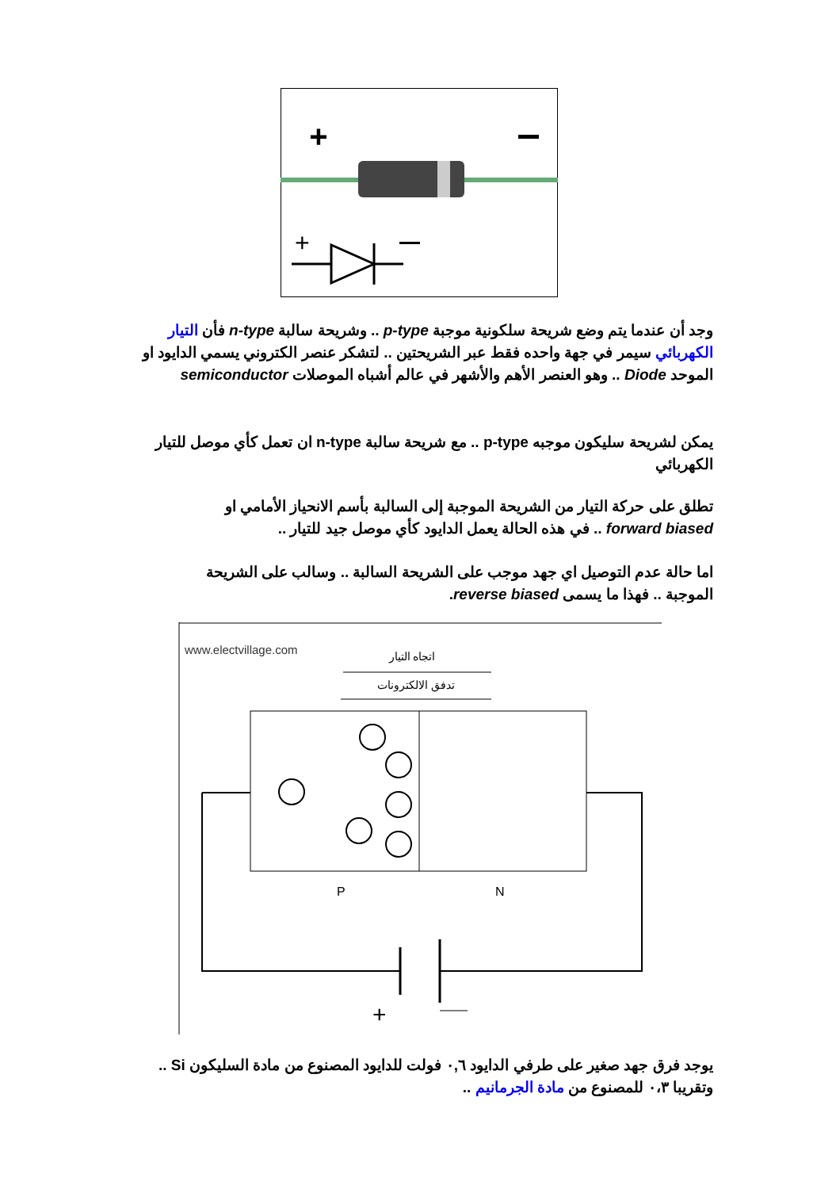+
+
وجد أن عندما يتم وضع شريحة سلكونية موجبة p-type .. وشريحة سالبة n-type فأن التيار الكهربائي سيمر في جهة واحده فقط عبر الشريحتين .. لتشكر عنصر الكتروني يسمي الدايود او الموحد Diode .. وهو العنصر الأهم والأشهر في عالم أشباه الموصلات semiconductor
يمكن لشريحة سليكون موجبه p-type .. مع شريحة سالبة n-type ان تعمل كأي موصل للتيار الكهربائي
تطلق على حركة التيار من الشريحة الموجبة إلى السالبة بأسم الانحياز الأمامي او forward biased .. في هذه الحالة يعمل الدايود كأي موصل جيد للتيار ..
اما حالة عدم التوصيل اي جهد موجب على الشريحة السالبة .. وسالب على الشريحة الموجبة .. فهذا ما يسمى reverse biased.
www.electvillage.com
اتجاه التيار
تدفق الالكترونات
P
N
+
يوجد فرق جهد صغير على طرفي الدايود ٠,٦ فولت للدايود المصنوع من مادة السليكون Si .. وتقريبا ٠،٣ للمصنوع من مادة الجرمانيم ..